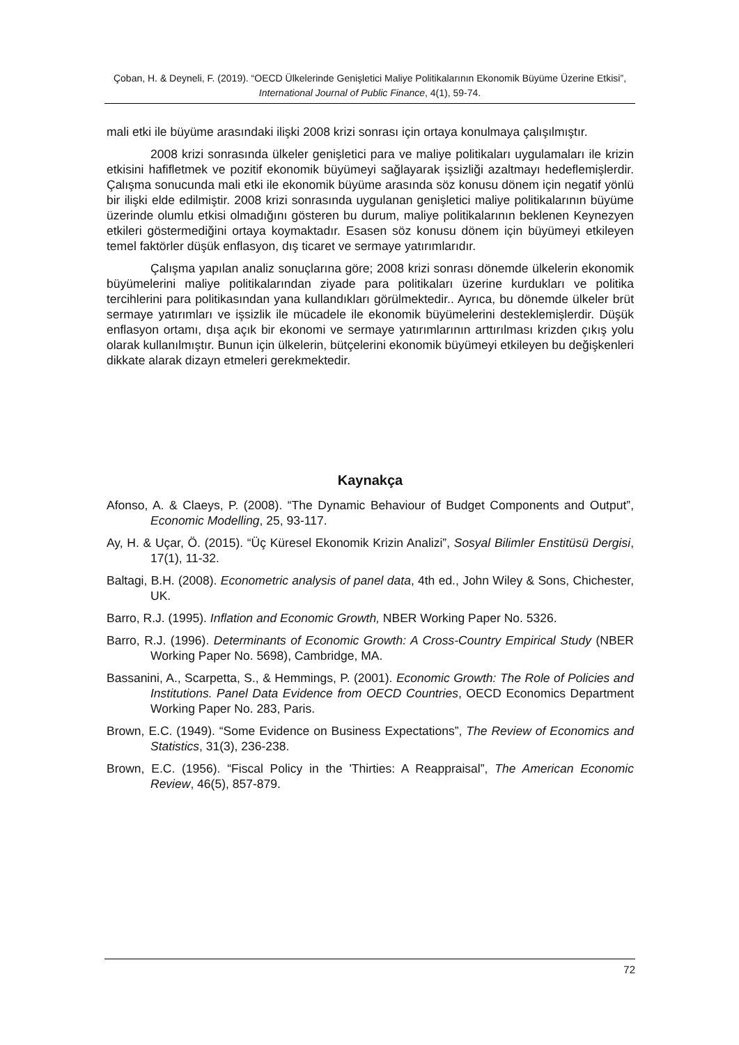Çoban, H. & Deyneli, F. (2019). “OECD Ülkelerinde Genişletici Maliye Politikalarının Ekonomik Büyüme Üzerine Etkisi”, International Journal of Public Finance, 4(1), 59-74.
mali etki ile büyüme arasındaki ilişki 2008 krizi sonrası için ortaya konulmaya çalışılmıştır.
2008 krizi sonrasında ülkeler genişletici para ve maliye politikaları uygulamaları ile krizin etkisini hafifletmek ve pozitif ekonomik büyümeyi sağlayarak işsizliği azaltmayı hedeflemişlerdir. Çalışma sonucunda mali etki ile ekonomik büyüme arasında söz konusu dönem için negatif yönlü bir ilişki elde edilmiştir. 2008 krizi sonrasında uygulanan genişletici maliye politikalarının büyüme üzerinde olumlu etkisi olmadığını gösteren bu durum, maliye politikalarının beklenen Keynezyen etkileri göstermediğini ortaya koymaktadır. Esasen söz konusu dönem için büyümeyi etkileyen temel faktörler düşük enflasyon, dış ticaret ve sermaye yatırımlarıdır.
Çalışma yapılan analiz sonuçlarına göre; 2008 krizi sonrası dönemde ülkelerin ekonomik büyümelerini maliye politikalarından ziyade para politikaları üzerine kurdukları ve politika tercihlerini para politikasından yana kullandıkları görülmektedir.. Ayrıca, bu dönemde ülkeler brüt sermaye yatırımları ve işsizlik ile mücadele ile ekonomik büyümelerini desteklemişlerdir. Düşük enflasyon ortamı, dışa açık bir ekonomi ve sermaye yatırımlarının arttırılması krizden çıkış yolu olarak kullanılmıştır. Bunun için ülkelerin, bütçelerini ekonomik büyümeyi etkileyen bu değişkenleri dikkate alarak dizayn etmeleri gerekmektedir.
Kaynakça
Afonso, A. & Claeys, P. (2008). “The Dynamic Behaviour of Budget Components and Output”, Economic Modelling, 25, 93-117.
Ay, H. & Uçar, Ö. (2015). “Üç Küresel Ekonomik Krizin Analizi”, Sosyal Bilimler Enstitüsü Dergisi, 17(1), 11-32.
Baltagi, B.H. (2008). Econometric analysis of panel data, 4th ed., John Wiley & Sons, Chichester, UK.
Barro, R.J. (1995). Inflation and Economic Growth, NBER Working Paper No. 5326.
Barro, R.J. (1996). Determinants of Economic Growth: A Cross-Country Empirical Study (NBER Working Paper No. 5698), Cambridge, MA.
Bassanini, A., Scarpetta, S., & Hemmings, P. (2001). Economic Growth: The Role of Policies and Institutions. Panel Data Evidence from OECD Countries, OECD Economics Department Working Paper No. 283, Paris.
Brown, E.C. (1949). “Some Evidence on Business Expectations”, The Review of Economics and Statistics, 31(3), 236-238.
Brown, E.C. (1956). “Fiscal Policy in the 'Thirties: A Reappraisal”, The American Economic Review, 46(5), 857-879.
72